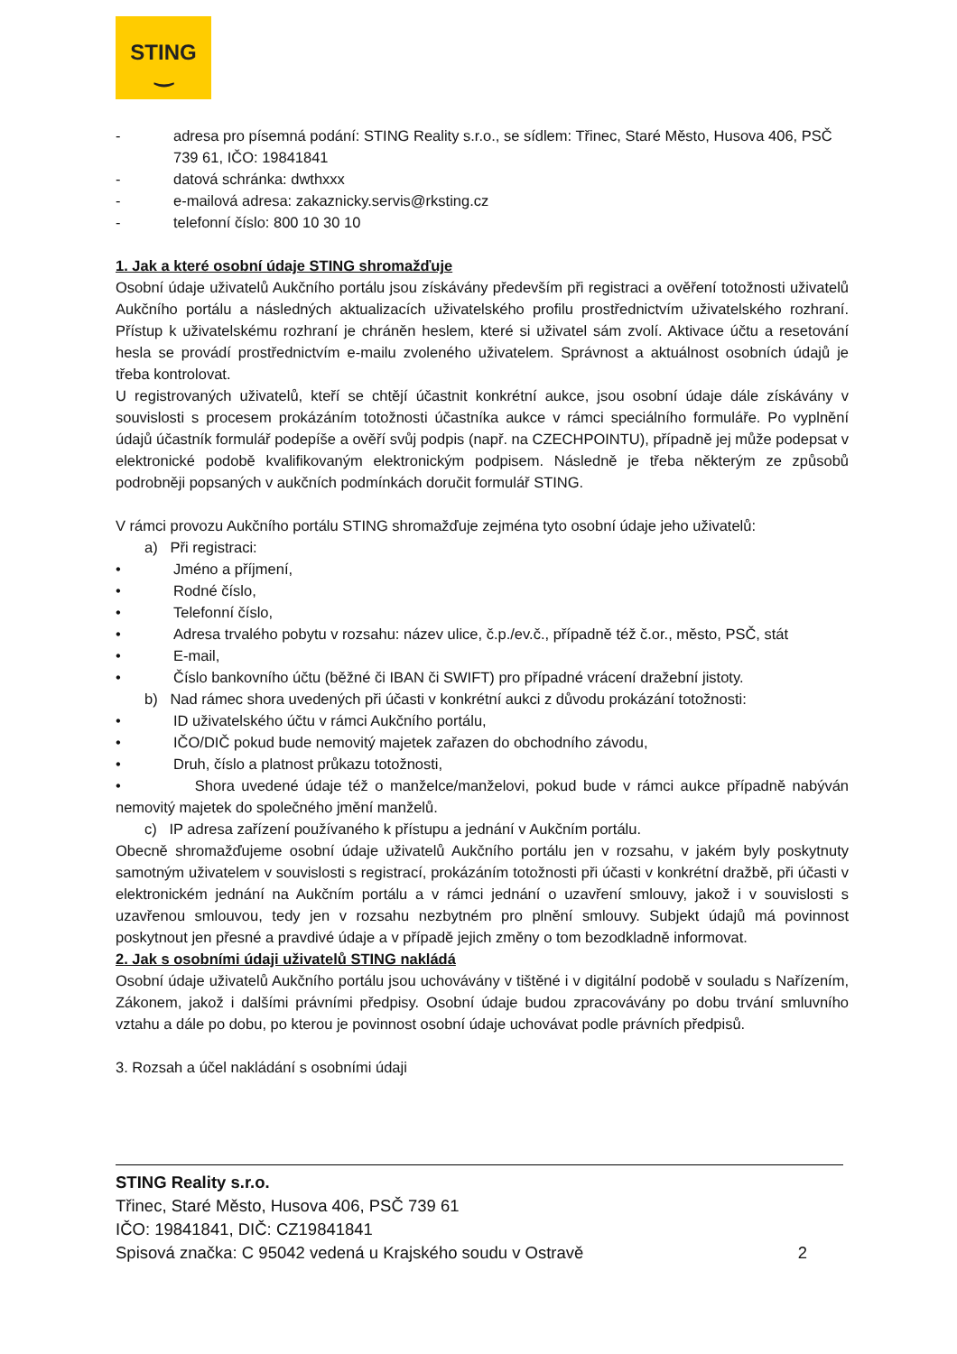STING
‿
- adresa pro písemná podání: STING Reality s.r.o., se sídlem: Třinec, Staré Město, Husova 406, PSČ 739 61, IČO: 19841841
- datová schránka: dwthxxx
- e-mailová adresa: zakaznicky.servis@rksting.cz
- telefonní číslo: 800 10 30 10
1. Jak a které osobní údaje STING shromažďuje
Osobní údaje uživatelů Aukčního portálu jsou získávány především při registraci a ověření totožnosti uživatelů Aukčního portálu a následných aktualizacích uživatelského profilu prostřednictvím uživatelského rozhraní. Přístup k uživatelskému rozhraní je chráněn heslem, které si uživatel sám zvolí. Aktivace účtu a resetování hesla se provádí prostřednictvím e-mailu zvoleného uživatelem. Správnost a aktuálnost osobních údajů je třeba kontrolovat.
U registrovaných uživatelů, kteří se chtějí účastnit konkrétní aukce, jsou osobní údaje dále získávány v souvislosti s procesem prokázáním totožnosti účastníka aukce v rámci speciálního formuláře. Po vyplnění údajů účastník formulář podepíše a ověří svůj podpis (např. na CZECHPOINTU), případně jej může podepsat v elektronické podobě kvalifikovaným elektronickým podpisem. Následně je třeba některým ze způsobů podrobněji popsaných v aukčních podmínkách doručit formulář STING.
V rámci provozu Aukčního portálu STING shromažďuje zejména tyto osobní údaje jeho uživatelů:
a) Při registraci:
• Jméno a příjmení,
• Rodné číslo,
• Telefonní číslo,
• Adresa trvalého pobytu v rozsahu: název ulice, č.p./ev.č., případně též č.or., město, PSČ, stát
• E-mail,
• Číslo bankovního účtu (běžné či IBAN či SWIFT) pro případné vrácení dražební jistoty.
b) Nad rámec shora uvedených při účasti v konkrétní aukci z důvodu prokázání totožnosti:
• ID uživatelského účtu v rámci Aukčního portálu,
• IČO/DIČ pokud bude nemovitý majetek zařazen do obchodního závodu,
• Druh, číslo a platnost průkazu totožnosti,
• Shora uvedené údaje též o manželce/manželovi, pokud bude v rámci aukce případně nabýván nemovitý majetek do společného jmění manželů.
c) IP adresa zařízení používaného k přístupu a jednání v Aukčním portálu.
Obecně shromažďujeme osobní údaje uživatelů Aukčního portálu jen v rozsahu, v jakém byly poskytnuty samotným uživatelem v souvislosti s registrací, prokázáním totožnosti při účasti v konkrétní dražbě, při účasti v elektronickém jednání na Aukčním portálu a v rámci jednání o uzavření smlouvy, jakož i v souvislosti s uzavřenou smlouvou, tedy jen v rozsahu nezbytném pro plnění smlouvy. Subjekt údajů má povinnost poskytnout jen přesné a pravdivé údaje a v případě jejich změny o tom bezodkladně informovat.
2. Jak s osobními údaji uživatelů STING nakládá
Osobní údaje uživatelů Aukčního portálu jsou uchovávány v tištěné i v digitální podobě v souladu s Nařízením, Zákonem, jakož i dalšími právními předpisy. Osobní údaje budou zpracovávány po dobu trvání smluvního vztahu a dále po dobu, po kterou je povinnost osobní údaje uchovávat podle právních předpisů.
3. Rozsah a účel nakládání s osobními údaji
STING Reality s.r.o.
Třinec, Staré Město, Husova 406, PSČ 739 61
IČO: 19841841, DIČ: CZ19841841
Spisová značka: C 95042 vedená u Krajského soudu v Ostravě 2